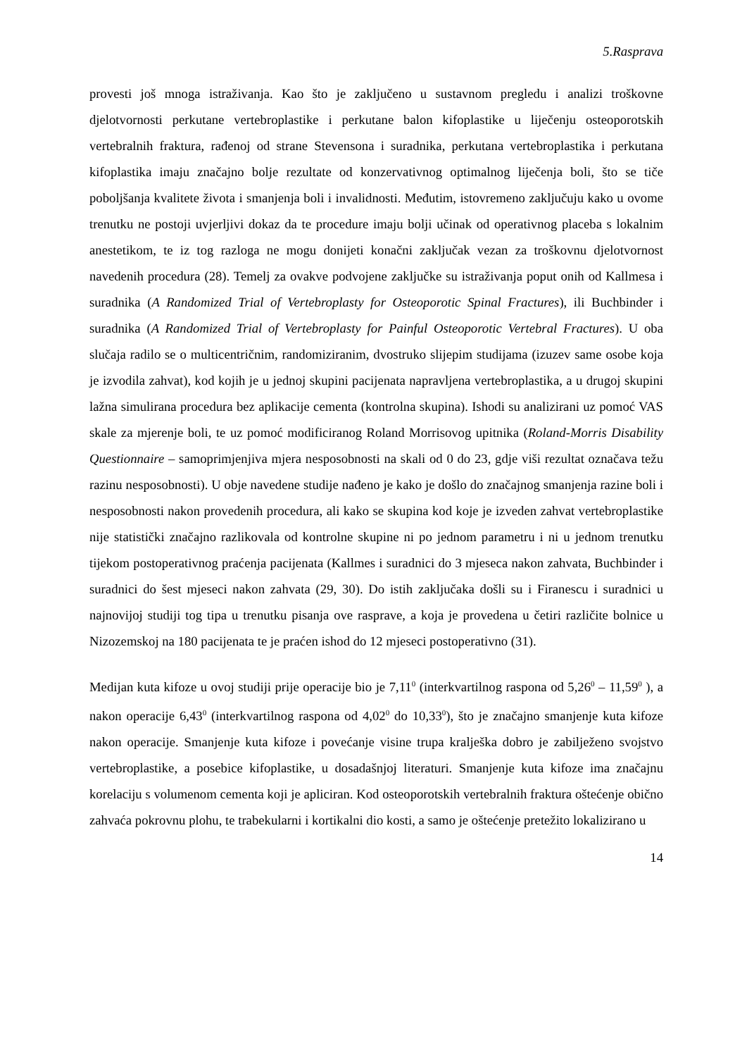5.Rasprava
provesti još mnoga istraživanja. Kao što je zaključeno u sustavnom pregledu i analizi troškovne djelotvornosti perkutane vertebroplastike i perkutane balon kifoplastike u liječenju osteoporotskih vertebralnih fraktura, rađenoj od strane Stevensona i suradnika, perkutana vertebroplastika i perkutana kifoplastika imaju značajno bolje rezultate od konzervativnog optimalnog liječenja boli, što se tiče poboljšanja kvalitete života i smanjenja boli i invalidnosti. Međutim, istovremeno zaključuju kako u ovome trenutku ne postoji uvjerljivi dokaz da te procedure imaju bolji učinak od operativnog placeba s lokalnim anestetikom, te iz tog razloga ne mogu donijeti konačni zaključak vezan za troškovnu djelotvornost navedenih procedura (28). Temelj za ovakve podvojene zaključke su istraživanja poput onih od Kallmesa i suradnika (A Randomized Trial of Vertebroplasty for Osteoporotic Spinal Fractures), ili Buchbinder i suradnika (A Randomized Trial of Vertebroplasty for Painful Osteoporotic Vertebral Fractures). U oba slučaja radilo se o multicentričnim, randomiziranim, dvostruko slijepim studijama (izuzev same osobe koja je izvodila zahvat), kod kojih je u jednoj skupini pacijenata napravljena vertebroplastika, a u drugoj skupini lažna simulirana procedura bez aplikacije cementa (kontrolna skupina). Ishodi su analizirani uz pomoć VAS skale za mjerenje boli, te uz pomoć modificiranog Roland Morrisovog upitnika (Roland-Morris Disability Questionnaire – samoprimjenjiva mjera nesposobnosti na skali od 0 do 23, gdje viši rezultat označava težu razinu nesposobnosti). U obje navedene studije nađeno je kako je došlo do značajnog smanjenja razine boli i nesposobnosti nakon provedenih procedura, ali kako se skupina kod koje je izveden zahvat vertebroplastike nije statistički značajno razlikovala od kontrolne skupine ni po jednom parametru i ni u jednom trenutku tijekom postoperativnog praćenja pacijenata (Kallmes i suradnici do 3 mjeseca nakon zahvata, Buchbinder i suradnici do šest mjeseci nakon zahvata (29, 30). Do istih zaključaka došli su i Firanescu i suradnici u najnovijoj studiji tog tipa u trenutku pisanja ove rasprave, a koja je provedena u četiri različite bolnice u Nizozemskoj na 180 pacijenata te je praćen ishod do 12 mjeseci postoperativno (31).
Medijan kuta kifoze u ovoj studiji prije operacije bio je 7,11<sup>0</sup> (interkvartilnog raspona od 5,26<sup>0</sup> – 11,59<sup>0</sup> ), a nakon operacije 6,43<sup>0</sup> (interkvartilnog raspona od 4,02<sup>0</sup> do 10,33<sup>0</sup>), što je značajno smanjenje kuta kifoze nakon operacije. Smanjenje kuta kifoze i povećanje visine trupa kralješka dobro je zabilježeno svojstvo vertebroplastike, a posebice kifoplastike, u dosadašnjoj literaturi. Smanjenje kuta kifoze ima značajnu korelaciju s volumenom cementa koji je apliciran. Kod osteoporotskih vertebralnih fraktura oštećenje obično zahvaća pokrovnu plohu, te trabekularni i kortikalni dio kosti, a samo je oštećenje pretežito lokalizirano u
14